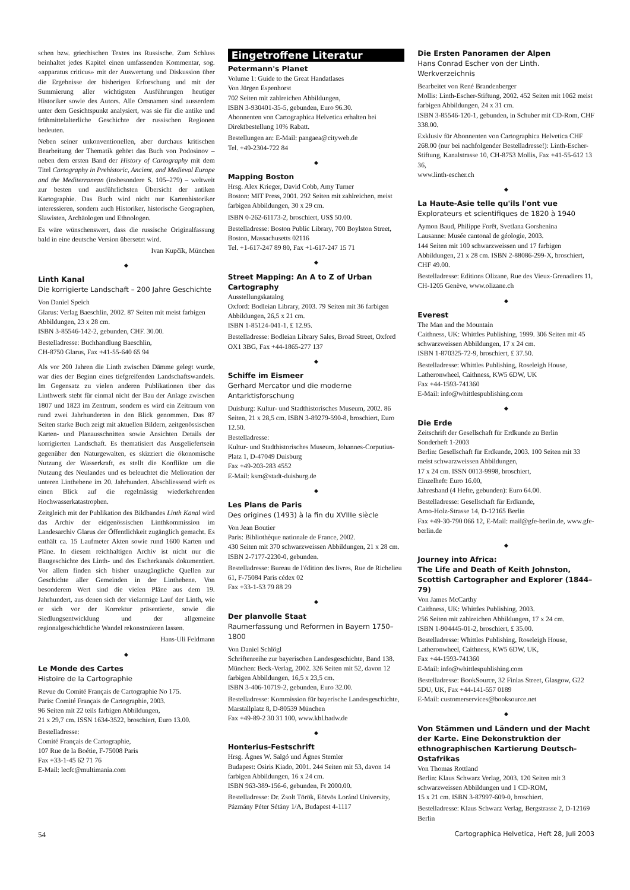schen bzw. griechischen Textes ins Russische. Zum Schluss beinhaltet jedes Kapitel einen umfassenden Kommentar, sog. «apparatus criticus» mit der Auswertung und Diskussion über die Ergebnisse der bisherigen Erforschung und mit der Summierung aller wichtigsten Ausführungen heutiger Historiker sowie des Autors. Alle Ortsnamen sind ausserdem unter dem Gesichtspunkt analysiert, was sie für die antike und frühmittelalterliche Geschichte der russischen Regionen bedeuten.
Neben seiner unkonventionellen, aber durchaus kritischen Bearbeitung der Thematik gehört das Buch von Podosinov – neben dem ersten Band der History of Cartography mit dem Titel Cartography in Prehistoric, Ancient, and Medieval Europe and the Mediterranean (insbesondere S. 105–279) – weltweit zur besten und ausführlichsten Übersicht der antiken Kartographie. Das Buch wird nicht nur Kartenhistoriker interessieren, sondern auch Historiker, historische Geographen, Slawisten, Archäologen und Ethnologen.
Es wäre wünschenswert, dass die russische Originalfassung bald in eine deutsche Version übersetzt wird.
Ivan Kupčík, München
◆
Linth Kanal
Die korrigierte Landschaft – 200 Jahre Geschichte
Von Daniel Speich
Glarus: Verlag Baeschlin, 2002. 87 Seiten mit meist farbigen Abbildungen, 23 x 28 cm.
ISBN 3-85546-142-2, gebunden, CHF. 30.00.
Bestelladresse: Buchhandlung Baeschlin,
CH-8750 Glarus, Fax +41-55-640 65 94
Als vor 200 Jahren die Linth zwischen Dämme gelegt wurde, war dies der Beginn eines tiefgreifenden Landschaftswandels. Im Gegensatz zu vielen anderen Publikationen über das Linthwerk steht für einmal nicht der Bau der Anlage zwischen 1807 und 1823 im Zentrum, sondern es wird ein Zeitraum von rund zwei Jahrhunderten in den Blick genommen. Das 87 Seiten starke Buch zeigt mit aktuellen Bildern, zeitgenössischen Karten- und Planausschnitten sowie Ansichten Details der korrigierten Landschaft. Es thematisiert das Ausgeliefertsein gegenüber den Naturgewalten, es skizziert die ökonomische Nutzung der Wasserkraft, es stellt die Konflikte um die Nutzung des Neulandes und es beleuchtet die Melioration der unteren Linthebene im 20. Jahrhundert. Abschliessend wirft es einen Blick auf die regelmässig wiederkehrenden Hochwasserkatastrophen.
Zeitgleich mit der Publikation des Bildbandes Linth Kanal wird das Archiv der eidgenössischen Linthkommission im Landesarchiv Glarus der Öffentlichkeit zugänglich gemacht. Es enthält ca. 15 Laufmeter Akten sowie rund 1600 Karten und Pläne. In diesem reichhaltigen Archiv ist nicht nur die Baugeschichte des Linth- und des Escherkanals dokumentiert. Vor allem finden sich bisher unzugängliche Quellen zur Geschichte aller Gemeinden in der Linthebene. Von besonderem Wert sind die vielen Pläne aus dem 19. Jahrhundert, aus denen sich der vielarmige Lauf der Linth, wie er sich vor der Korrektur präsentierte, sowie die Siedlungsentwicklung und der allgemeine regionalgeschichtliche Wandel rekonstruieren lassen.
Hans-Uli Feldmann
◆
Le Monde des Cartes
Histoire de la Cartographie
Revue du Comité Français de Cartographie No 175.
Paris: Comité Français de Cartographie, 2003.
96 Seiten mit 22 teils farbigen Abbildungen,
21 x 29,7 cm. ISSN 1634-3522, broschiert, Euro 13.00.
Bestelladresse:
Comité Français de Cartographie,
107 Rue de la Boétie, F-75008 Paris
Fax +33-1-45 62 71 76
E-Mail: lecfc@multimania.com
Eingetroffene Literatur
Petermann's Planet
Volume 1: Guide to the Great Handatlases
Von Jürgen Espenhorst
702 Seiten mit zahlreichen Abbildungen,
ISBN 3-930401-35-5, gebunden, Euro 96.30.
Abonnenten von Cartographica Helvetica erhalten bei Direktbestellung 10% Rabatt.
Bestellungen an: E-Mail: pangaea@cityweb.de
Tel. +49-2304-722 84
◆
Mapping Boston
Hrsg. Alex Krieger, David Cobb, Amy Turner
Boston: MIT Press, 2001. 292 Seiten mit zahlreichen, meist farbigen Abbildungen, 30 x 29 cm.
ISBN 0-262-61173-2, broschiert, US$ 50.00.
Bestelladresse: Boston Public Library, 700 Boylston Street, Boston, Massachusetts 02116
Tel. +1-617-247 89 80, Fax +1-617-247 15 71
◆
Street Mapping: An A to Z of Urban Cartography
Ausstellungskatalog
Oxford: Bodleian Library, 2003. 79 Seiten mit 36 farbigen Abbildungen, 26,5 x 21 cm.
ISBN 1-85124-041-1, £ 12.95.
Bestelladresse: Bodleian Library Sales, Broad Street, Oxford OX1 3BG, Fax +44-1865-277 137
◆
Schiffe im Eismeer
Gerhard Mercator und die moderne Antarktisforschung
Duisburg: Kultur- und Stadthistorisches Museum, 2002. 86 Seiten, 21 x 28,5 cm. ISBN 3-89279-590-8, broschiert, Euro 12.50.
Bestelladresse:
Kultur- und Stadthistorisches Museum, Johannes-Corputius-Platz 1, D-47049 Duisburg
Fax +49-203-283 4552
E-Mail: ksm@stadt-duisburg.de
◆
Les Plans de Paris
Des origines (1493) à la fin du XVIIIe siècle
Von Jean Boutier
Paris: Bibliothèque nationale de France, 2002.
430 Seiten mit 370 schwarzweissen Abbildungen, 21 x 28 cm. ISBN 2-7177-2230-0, gebunden.
Bestelladresse: Bureau de l'édition des livres, Rue de Richelieu 61, F-75084 Paris cédex 02
Fax +33-1-53 79 88 29
◆
Der planvolle Staat
Raumerfassung und Reformen in Bayern 1750–1800
Von Daniel Schlögl
Schriftenreihe zur bayerischen Landesgeschichte, Band 138.
München: Beck-Verlag, 2002. 326 Seiten mit 52, davon 12 farbigen Abbildungen, 16,5 x 23,5 cm.
ISBN 3-406-10719-2, gebunden, Euro 32.00.
Bestelladresse: Kommission für bayerische Landesgeschichte, Marstallplatz 8, D-80539 München
Fax +49-89-2 30 31 100, www.kbl.badw.de
◆
Honterius-Festschrift
Hrsg. Ágnes W. Salgó und Ágnes Stemler
Budapest: Osiris Kiado, 2001. 244 Seiten mit 53, davon 14 farbigen Abbildungen, 16 x 24 cm.
ISBN 963-389-156-6, gebunden, Ft 2000.00.
Bestelladresse: Dr. Zsolt Török, Eötvös Loránd University, Pázmány Péter Sétány 1/A, Budapest 4-1117
Die Ersten Panoramen der Alpen
Hans Conrad Escher von der Linth. Werkverzeichnis
Bearbeitet von René Brandenberger
Mollis: Linth-Escher-Stiftung, 2002. 452 Seiten mit 1062 meist farbigen Abbildungen, 24 x 31 cm.
ISBN 3-85546-120-1, gebunden, in Schuber mit CD-Rom, CHF 338.00.
Exklusiv für Abonnenten von Cartographica Helvetica CHF 268.00 (nur bei nachfolgender Bestelladresse!): Linth-Escher-Stiftung, Kanalstrasse 10, CH-8753 Mollis, Fax +41-55-612 13 36,
www.linth-escher.ch
◆
La Haute-Asie telle qu'ils l'ont vue
Explorateurs et scientifiques de 1820 à 1940
Aymon Baud, Philippe Forêt, Svetlana Gorshenina
Lausanne: Musée cantonal de géologie, 2003.
144 Seiten mit 100 schwarzweissen und 17 farbigen Abbildungen, 21 x 28 cm. ISBN 2-88086-299-X, broschiert, CHF 49.00.
Bestelladresse: Editions Olizane, Rue des Vieux-Grenadiers 11, CH-1205 Genève, www.olizane.ch
◆
Everest
The Man and the Mountain
Caithness, UK: Whittles Publishing, 1999. 306 Seiten mit 45 schwarzweissen Abbildungen, 17 x 24 cm.
ISBN 1-870325-72-9, broschiert, £ 37.50.
Bestelladresse: Whittles Publishing, Roseleigh House, Latheronwheel, Caithness, KW5 6DW, UK
Fax +44-1593-741360
E-Mail: info@whittlespublishing.com
◆
Die Erde
Zeitschrift der Gesellschaft für Erdkunde zu Berlin
Sonderheft 1-2003
Berlin: Gesellschaft für Erdkunde, 2003. 100 Seiten mit 33 meist schwarzweissen Abbildungen,
17 x 24 cm. ISSN 0013-9998, broschiert,
Einzelheft: Euro 16.00,
Jahresband (4 Hefte, gebunden): Euro 64.00.
Bestelladresse: Gesellschaft für Erdkunde,
Arno-Holz-Strasse 14, D-12165 Berlin
Fax +49-30-790 066 12, E-Mail: mail@gfe-berlin.de, www.gfe-berlin.de
◆
Journey into Africa:
The Life and Death of Keith Johnston, Scottish Cartographer and Explorer (1844–79)
Von James McCarthy
Caithness, UK: Whittles Publishing, 2003.
256 Seiten mit zahlreichen Abbildungen, 17 x 24 cm.
ISBN 1-904445-01-2, broschiert, £ 35.00.
Bestelladresse: Whittles Publishing, Roseleigh House, Latheronwheel, Caithness, KW5 6DW, UK,
Fax +44-1593-741360
E-Mail: info@whittlespublishing.com
Bestelladresse: BookSource, 32 Finlas Street, Glasgow, G22 5DU, UK, Fax +44-141-557 0189
E-Mail: customerservices@booksource.net
◆
Von Stämmen und Ländern und der Macht der Karte. Eine Dekonstruktion der ethnographischen Kartierung Deutsch-Ostafrikas
Von Thomas Rottland
Berlin: Klaus Schwarz Verlag, 2003. 120 Seiten mit 3 schwarzweissen Abbildungen und 1 CD-ROM,
15 x 21 cm. ISBN 3-87997-609-0, broschiert.
Bestelladresse: Klaus Schwarz Verlag, Bergstrasse 2, D-12169 Berlin
54 Cartographica Helvetica, Heft 28, Juli 2003